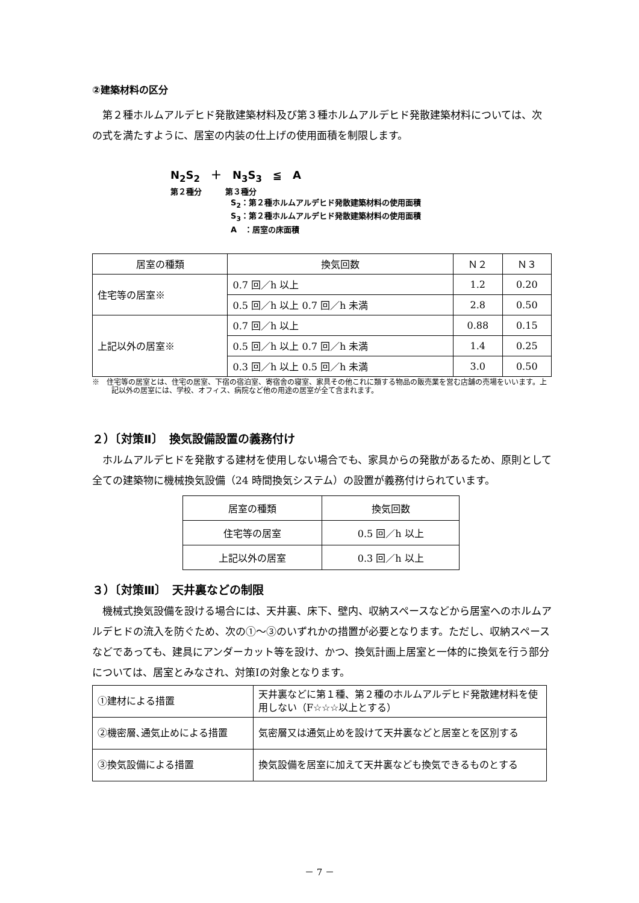②建築材料の区分
第２種ホルムアルデヒド発散建築材料及び第３種ホルムアルデヒド発散建築材料については、次の式を満たすように、居室の内装の仕上げの使用面積を制限します。
N<sub>2</sub>S<sub>2</sub>　＋　N<sub>3</sub>S<sub>3</sub>　≦　A
第２種分　　　第３種分
S<sub>2</sub>：第２種ホルムアルデヒド発散建築材料の使用面積
S<sub>3</sub>：第２種ホルムアルデヒド発散建築材料の使用面積
A　：居室の床面積
| 居室の種類 | 換気回数 | Ｎ２ | Ｎ３ |
| --- | --- | --- | --- |
| 住宅等の居室※ | 0.7 回／h 以上 | 1.2 | 0.20 |
| | 0.5 回／h 以上 0.7 回／h 未満 | 2.8 | 0.50 |
| 上記以外の居室※ | 0.7 回／h 以上 | 0.88 | 0.15 |
| | 0.5 回／h 以上 0.7 回／h 未満 | 1.4 | 0.25 |
| | 0.3 回／h 以上 0.5 回／h 未満 | 3.0 | 0.50 |
※　住宅等の居室とは、住宅の居室、下宿の宿泊室、寄宿舎の寝室、家具その他これに類する物品の販売業を営む店舗の売場をいいます。上記以外の居室には、学校、オフィス、病院など他の用途の居室が全て含まれます。
２）〔対策Ⅱ〕　換気設備設置の義務付け
ホルムアルデヒドを発散する建材を使用しない場合でも、家具からの発散があるため、原則として全ての建築物に機械換気設備（24 時間換気システム）の設置が義務付けられています。
| 居室の種類 | 換気回数 |
| --- | --- |
| 住宅等の居室 | 0.5 回／h 以上 |
| 上記以外の居室 | 0.3 回／h 以上 |
３）〔対策Ⅲ〕　天井裏などの制限
機械式換気設備を設ける場合には、天井裏、床下、壁内、収納スペースなどから居室へのホルムアルデヒドの流入を防ぐため、次の①～③のいずれかの措置が必要となります。ただし、収納スペースなどであっても、建具にアンダーカット等を設け、かつ、換気計画上居室と一体的に換気を行う部分については、居室とみなされ、対策Ⅰの対象となります。
| ①建材による措置 | 天井裏などに第１種、第２種のホルムアルデヒド発散建材料を使用しない（F☆☆☆以上とする） |
| ②機密層､通気止めによる措置 | 気密層又は通気止めを設けて天井裏などと居室とを区別する |
| ③換気設備による措置 | 換気設備を居室に加えて天井裏なども換気できるものとする |
－ 7 －